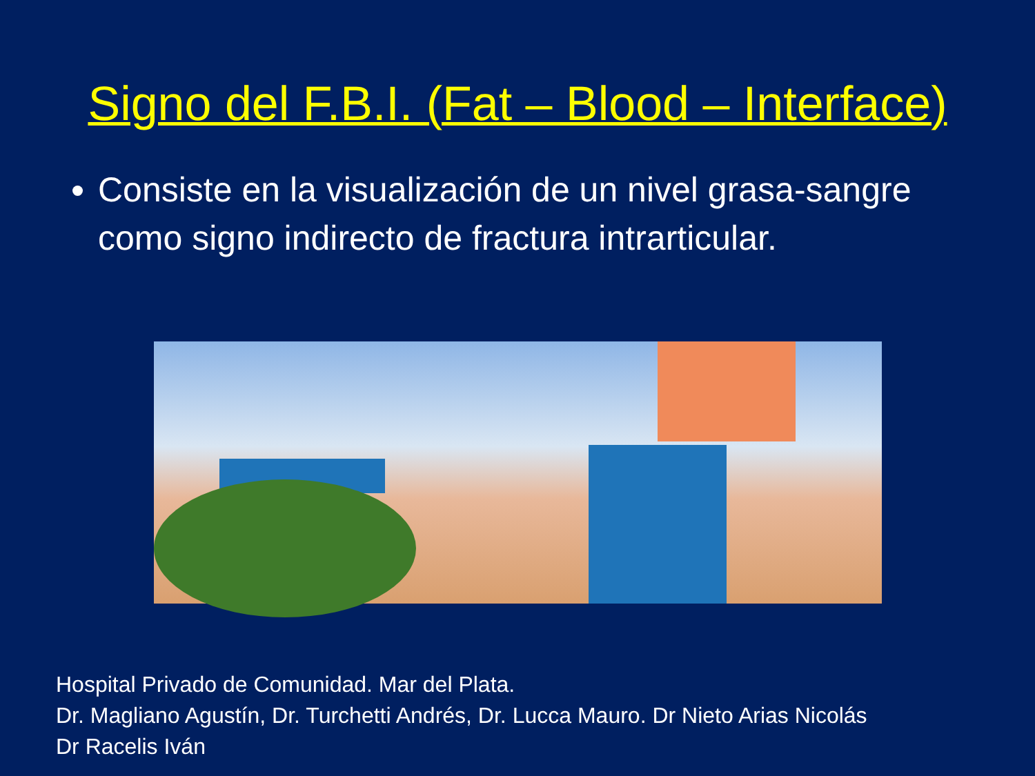Signo del F.B.I. (Fat – Blood – Interface)
Consiste en la visualización de un nivel grasa-sangre como signo indirecto de fractura intrarticular.
Hospital Privado de Comunidad. Mar del Plata.
Dr. Magliano Agustín, Dr. Turchetti Andrés, Dr. Lucca Mauro. Dr Nieto Arias Nicolás
Dr Racelis Iván